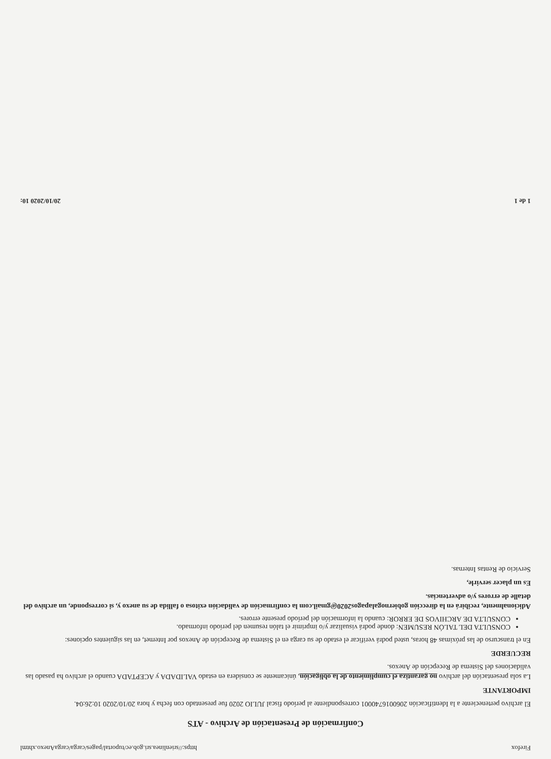Firefox https://srienlinea.sri.gob.ec/tuportal/pages/carga/cargaAnexo.xhtml
Confirmación de Presentación de Archivo - ATS
El archivo perteneciente a la Identificación 2060016740001 correspondiente al período fiscal JULIO 2020 fue presentado con fecha y hora 20/10/2020 10:26:04.
IMPORTANTE
La sola presentación del archivo no garantiza el cumplimiento de la obligación, únicamente se considera en estado VALIDADA y ACEPTADA cuando el archivo ha pasado las validaciones del Sistema de Recepción de Anexos.
RECUERDE
En el transcurso de las próximas 48 horas, usted podrá verificar el estado de su carga en el Sistema de Recepción de Anexos por Internet, en las siguientes opciones:
CONSULTA DEL TALÓN RESUMEN: donde podrá visualizar y/o imprimir el talón resumen del período informado.
CONSULTA DE ARCHIVOS DE ERROR: cuando la información del período presente errores.
Adicionalmente, recibirá en la dirección gobiernogalapagos2020@gmail.com la confirmación de validación exitosa o fallida de su anexo y, si corresponde, un archivo del detalle de errores y/o advertencias.
Es un placer servirle,
Servicio de Rentas Internas.
1 de 1 20/10/2020 10: